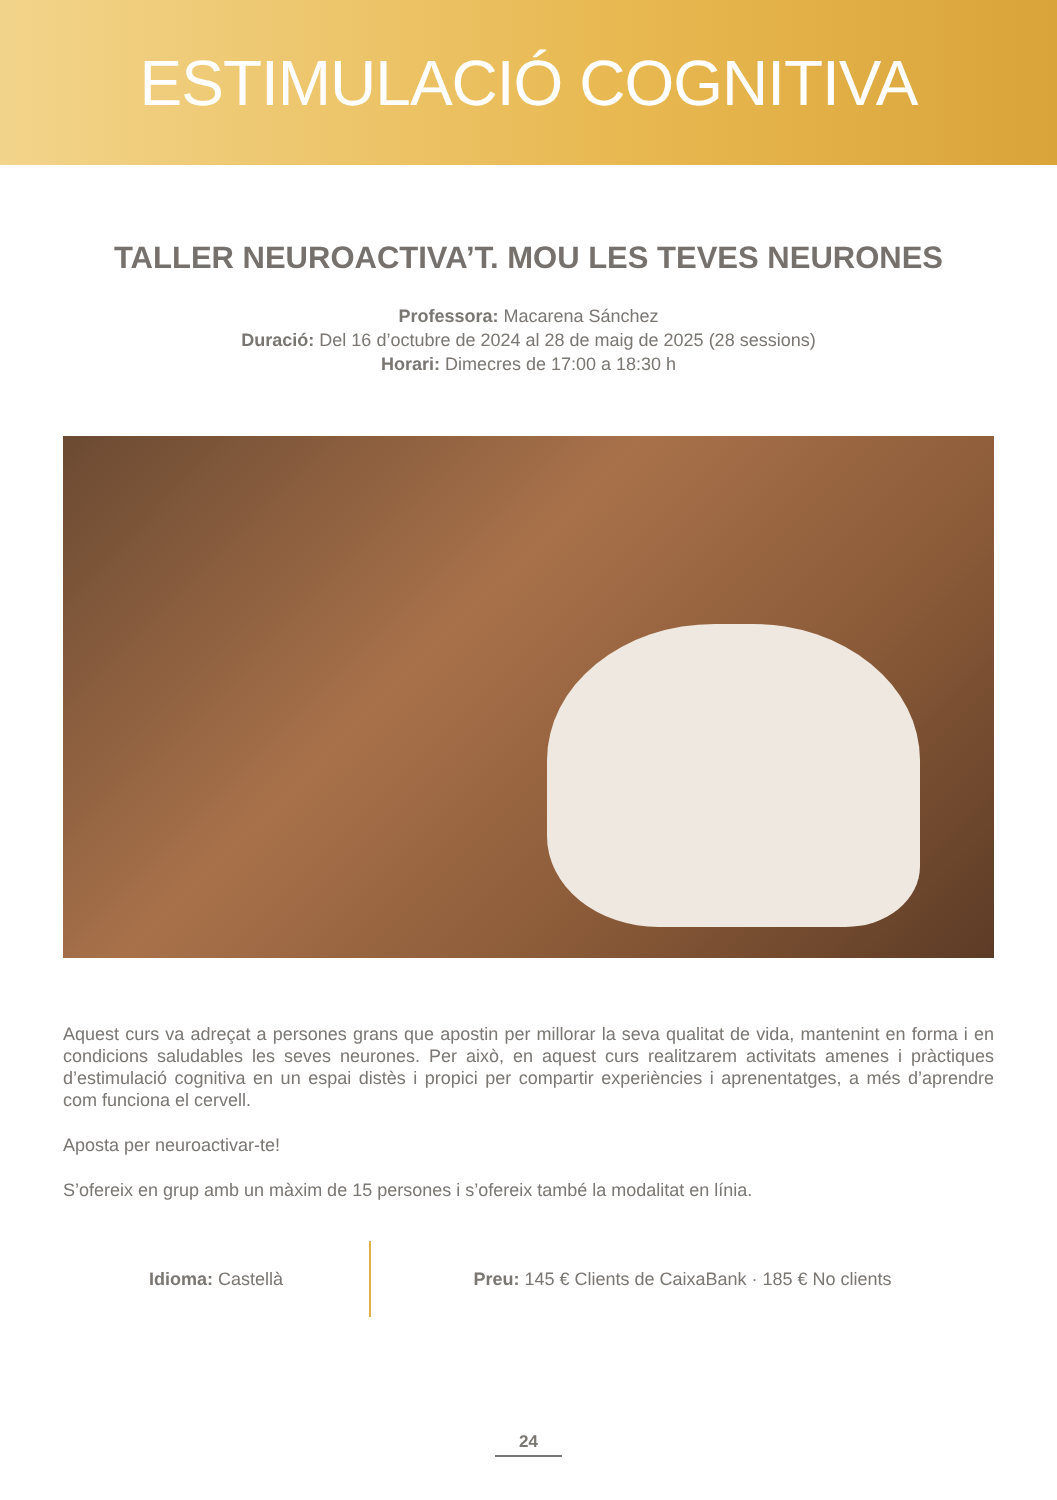ESTIMULACIÓ COGNITIVA
TALLER NEUROACTIVA’T. MOU LES TEVES NEURONES
Professora: Macarena Sánchez
Duració: Del 16 d’octubre de 2024 al 28 de maig de 2025 (28 sessions)
Horari: Dimecres de 17:00 a 18:30 h
Aquest curs va adreçat a persones grans que apostin per millorar la seva qualitat de vida, mantenint en forma i en condicions saludables les seves neurones. Per això, en aquest curs realitzarem activitats amenes i pràctiques d’estimulació cognitiva en un espai distès i propici per compartir experiències i aprenentatges, a més d’aprendre com funciona el cervell.
Aposta per neuroactivar-te!
S’ofereix en grup amb un màxim de 15 persones i s’ofereix també la modalitat en línia.
Idioma: Castellà
Preu: 145 € Clients de CaixaBank · 185 € No clients
24